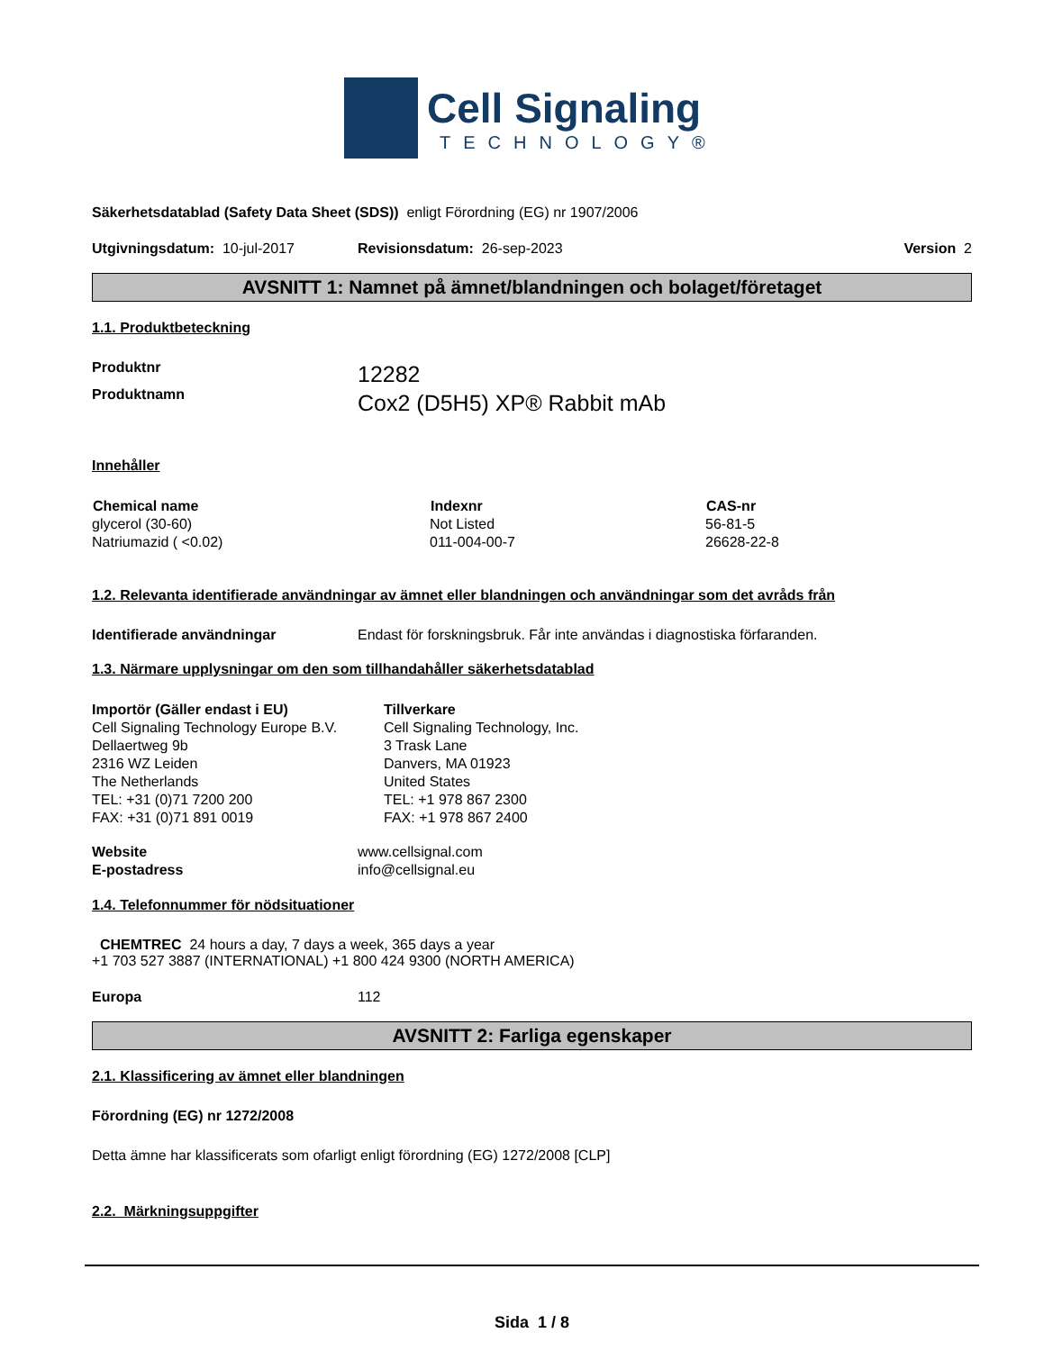Cell Signaling
TECHNOLOGY®
Säkerhetsdatablad (Safety Data Sheet (SDS)) enligt Förordning (EG) nr 1907/2006
Utgivningsdatum: 10-jul-2017 Revisionsdatum: 26-sep-2023 Version 2
AVSNITT 1: Namnet på ämnet/blandningen och bolaget/företaget
1.1. Produktbeteckning
Produktnr
Produktnamn
12282
Cox2 (D5H5) XP® Rabbit mAb
Innehåller
| Chemical name | Indexnr | CAS-nr |
| --- | --- | --- |
| glycerol (30-60) | Not Listed | 56-81-5 |
| Natriumazid ( <0.02) | 011-004-00-7 | 26628-22-8 |
1.2. Relevanta identifierade användningar av ämnet eller blandningen och användningar som det avråds från
Identifierade användningar Endast för forskningsbruk. Får inte användas i diagnostiska förfaranden.
1.3. Närmare upplysningar om den som tillhandahåller säkerhetsdatablad
| Importör (Gäller endast i EU) Cell Signaling Technology Europe B.V. Dellaertweg 9b 2316 WZ Leiden The Netherlands TEL: +31 (0)71 7200 200 FAX: +31 (0)71 891 0019 | Tillverkare Cell Signaling Technology, Inc. 3 Trask Lane Danvers, MA 01923 United States TEL: +1 978 867 2300 FAX: +1 978 867 2400 |
| Website | www.cellsignal.com |
| E-postadress | info@cellsignal.eu |
1.4. Telefonnummer för nödsituationer
CHEMTREC 24 hours a day, 7 days a week, 365 days a year
+1 703 527 3887 (INTERNATIONAL) +1 800 424 9300 (NORTH AMERICA)
Europa 112
AVSNITT 2: Farliga egenskaper
2.1. Klassificering av ämnet eller blandningen
Förordning (EG) nr 1272/2008
Detta ämne har klassificerats som ofarligt enligt förordning (EG) 1272/2008 [CLP]
2.2. Märkningsuppgifter
Sida 1 / 8